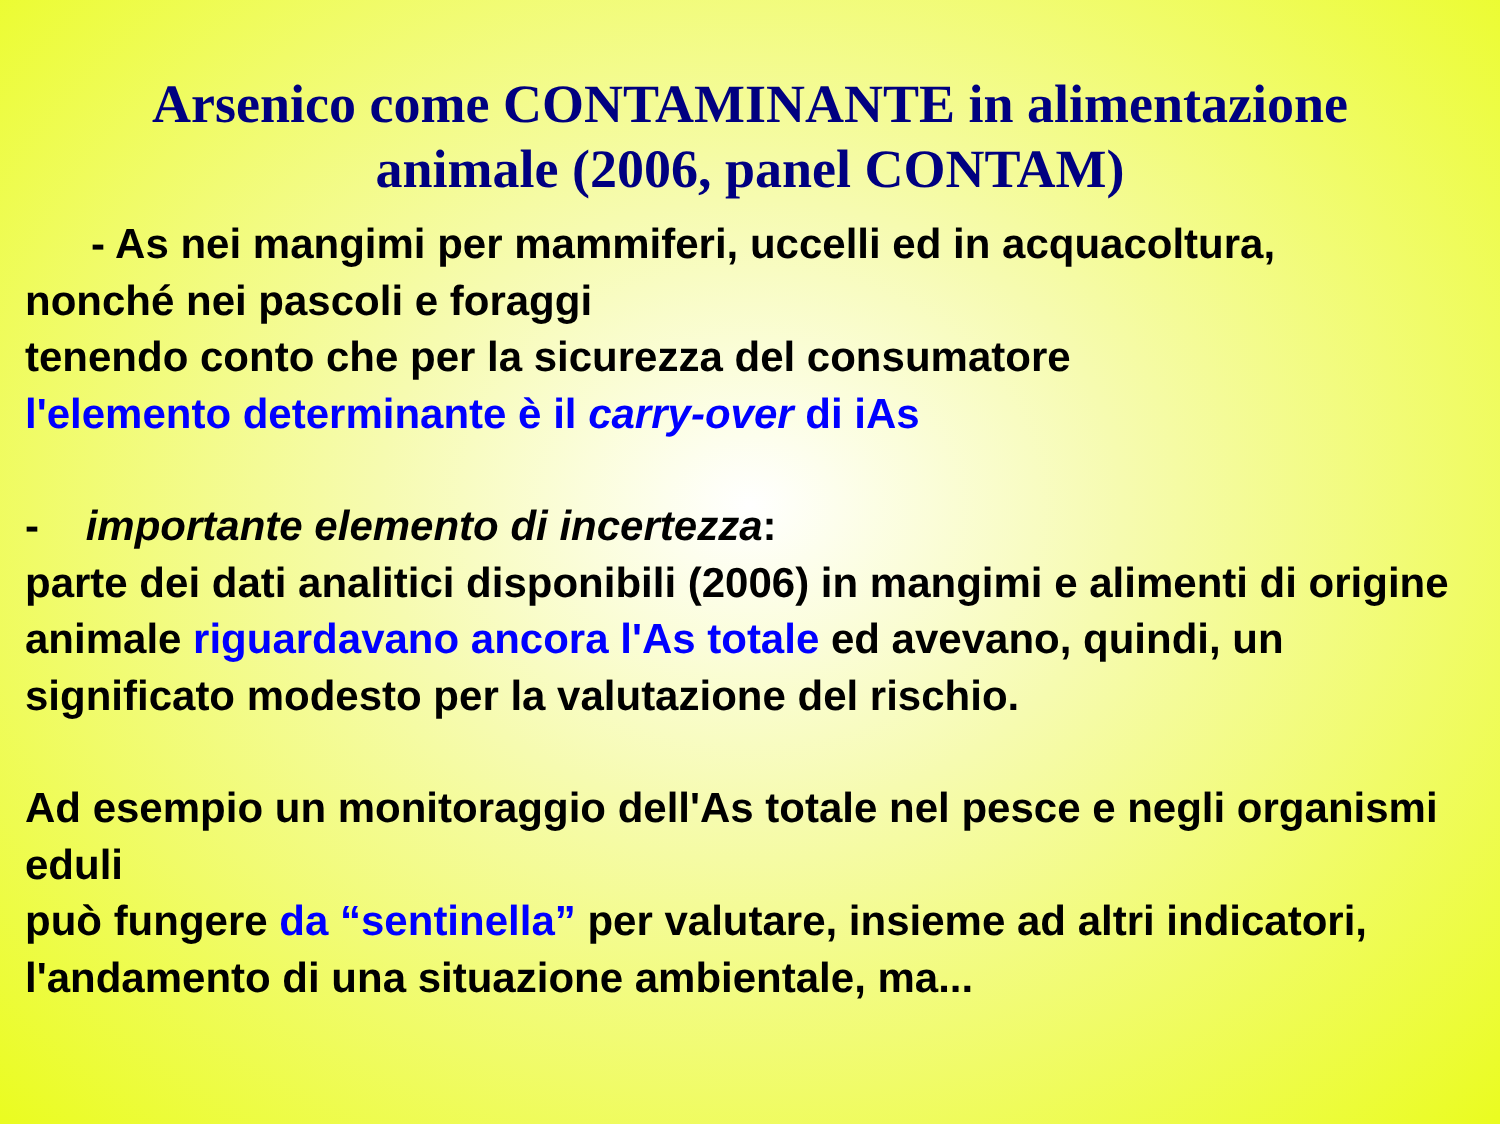Arsenico come CONTAMINANTE in alimentazione animale (2006, panel CONTAM)
- As nei mangimi per mammiferi, uccelli ed in acquacoltura,
nonché nei pascoli e foraggi
tenendo conto che per la sicurezza del consumatore
l'elemento determinante è il carry-over di iAs
- importante elemento di incertezza:
parte dei dati analitici disponibili (2006) in mangimi e alimenti di origine animale riguardavano ancora l'As totale ed avevano, quindi, un significato modesto per la valutazione del rischio.
Ad esempio un monitoraggio dell'As totale nel pesce e negli organismi eduli
può fungere da “sentinella” per valutare, insieme ad altri indicatori, l'andamento di una situazione ambientale, ma...